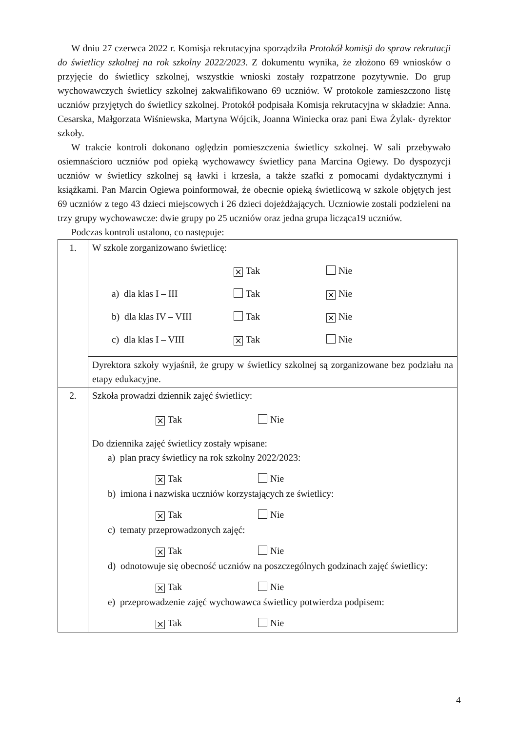W dniu 27 czerwca 2022 r. Komisja rekrutacyjna sporządziła Protokół komisji do spraw rekrutacji do świetlicy szkolnej na rok szkolny 2022/2023. Z dokumentu wynika, że złożono 69 wniosków o przyjęcie do świetlicy szkolnej, wszystkie wnioski zostały rozpatrzone pozytywnie. Do grup wychowawczych świetlicy szkolnej zakwalifikowano 69 uczniów. W protokole zamieszczono listę uczniów przyjętych do świetlicy szkolnej. Protokół podpisała Komisja rekrutacyjna w składzie: Anna. Cesarska, Małgorzata Wiśniewska, Martyna Wójcik, Joanna Winiecka oraz pani Ewa Żylak- dyrektor szkoły.
W trakcie kontroli dokonano oględzin pomieszczenia świetlicy szkolnej. W sali przebywało osiemnaścioro uczniów pod opieką wychowawcy świetlicy pana Marcina Ogiewy. Do dyspozycji uczniów w świetlicy szkolnej są ławki i krzesła, a także szafki z pomocami dydaktycznymi i książkami. Pan Marcin Ogiewa poinformował, że obecnie opieką świetlicową w szkole objętych jest 69 uczniów z tego 43 dzieci miejscowych i 26 dzieci dojeżdżających. Uczniowie zostali podzieleni na trzy grupy wychowawcze: dwie grupy po 25 uczniów oraz jedna grupa licząca19 uczniów.
Podczas kontroli ustalono, co następuje:
| 1. | W szkole zorganizowano świetlicę: × Tak Nie a) dla klas I – III Tak × Nie b) dla klas IV – VIII Tak × Nie c) dla klas I – VIII × Tak Nie |
| | Dyrektora szkoły wyjaśnił, że grupy w świetlicy szkolnej są zorganizowane bez podziału na etapy edukacyjne. |
| 2. | Szkoła prowadzi dziennik zajęć świetlicy: × Tak Nie Do dziennika zajęć świetlicy zostały wpisane: a) plan pracy świetlicy na rok szkolny 2022/2023: × Tak Nie b) imiona i nazwiska uczniów korzystających ze świetlicy: × Tak Nie c) tematy przeprowadzonych zajęć: × Tak Nie d) odnotowuje się obecność uczniów na poszczególnych godzinach zajęć świetlicy: × Tak Nie e) przeprowadzenie zajęć wychowawca świetlicy potwierdza podpisem: × Tak Nie |
4